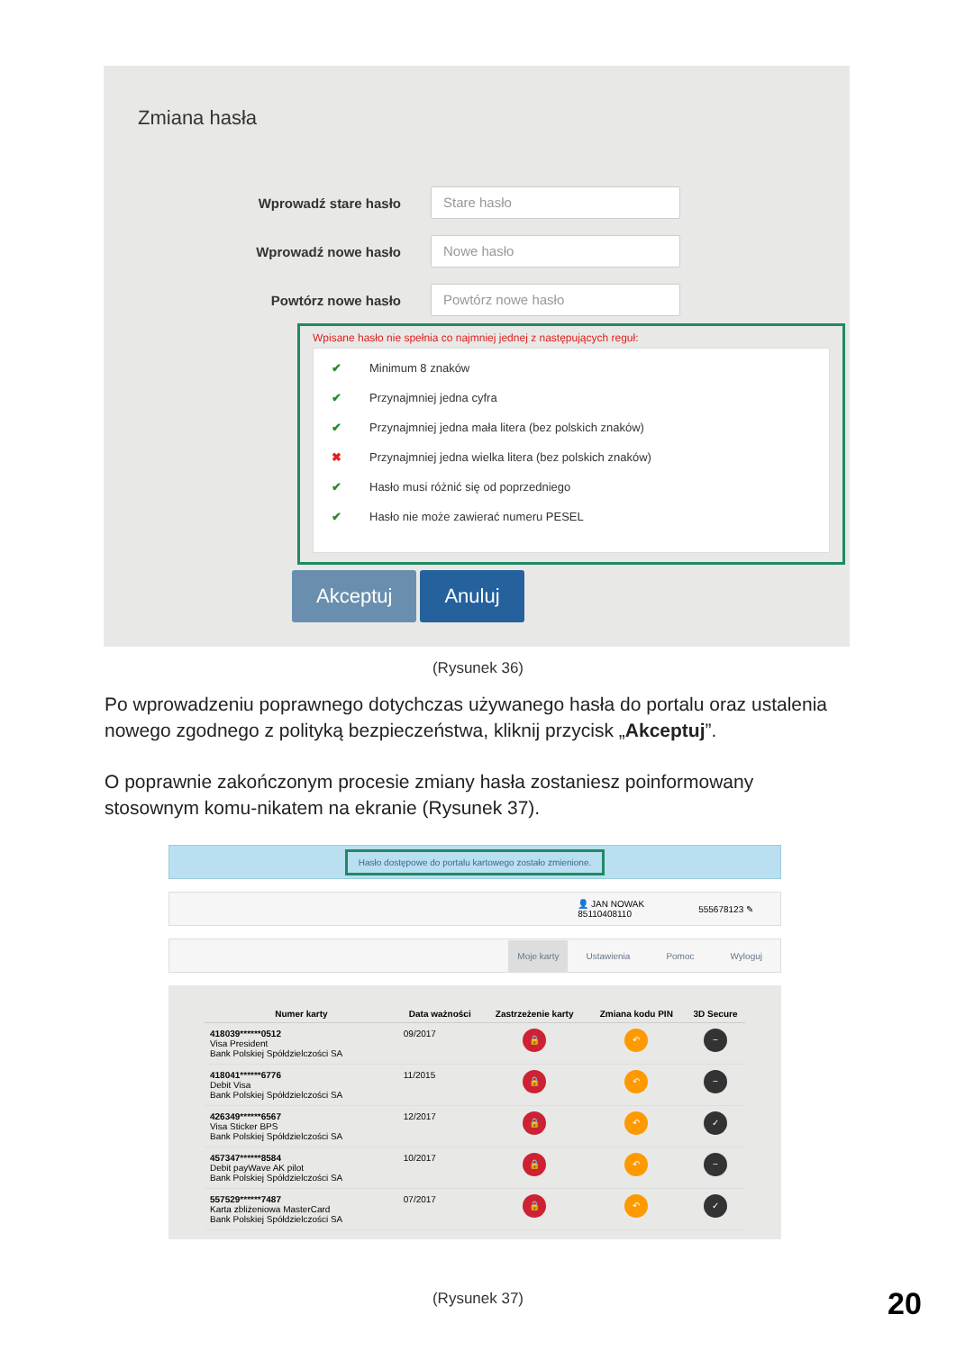Zmiana hasła
Wprowadź stare hasło
Stare hasło
Wprowadź nowe hasło
Nowe hasło
Powtórz nowe hasło
Powtórz nowe hasło
Wpisane hasło nie spełnia co najmniej jednej z następujących reguł:
✔ Minimum 8 znaków
✔ Przynajmniej jedna cyfra
✔ Przynajmniej jedna mała litera (bez polskich znaków)
✖ Przynajmniej jedna wielka litera (bez polskich znaków)
✔ Hasło musi różnić się od poprzedniego
✔ Hasło nie może zawierać numeru PESEL
Akceptuj Anuluj
(Rysunek 36)
Po wprowadzeniu poprawnego dotychczas używanego hasła do portalu oraz ustalenia nowego zgodnego z polityką bezpieczeństwa, kliknij przycisk „Akceptuj”.
O poprawnie zakończonym procesie zmiany hasła zostaniesz poinformowany stosownym komu-nikatem na ekranie (Rysunek 37).
Hasło dostępowe do portalu kartowego zostało zmienione.
👤 JAN NOWAK
85110408110 555678123 ✎
Moje karty Ustawienia Pomoc Wyloguj
| Numer karty | Data ważności | Zastrzeżenie karty | Zmiana kodu PIN | 3D Secure |
| --- | --- | --- | --- | --- |
| 418039******0512 Visa President Bank Polskiej Spółdzielczości SA | 09/2017 | 🔒 | ↶ | − |
| 418041******6776 Debit Visa Bank Polskiej Spółdzielczości SA | 11/2015 | 🔒 | ↶ | − |
| 426349******6567 Visa Sticker BPS Bank Polskiej Spółdzielczości SA | 12/2017 | 🔒 | ↶ | ✓ |
| 457347******8584 Debit payWave AK pilot Bank Polskiej Spółdzielczości SA | 10/2017 | 🔒 | ↶ | − |
| 557529******7487 Karta zbliżeniowa MasterCard Bank Polskiej Spółdzielczości SA | 07/2017 | 🔒 | ↶ | ✓ |
(Rysunek 37) 20